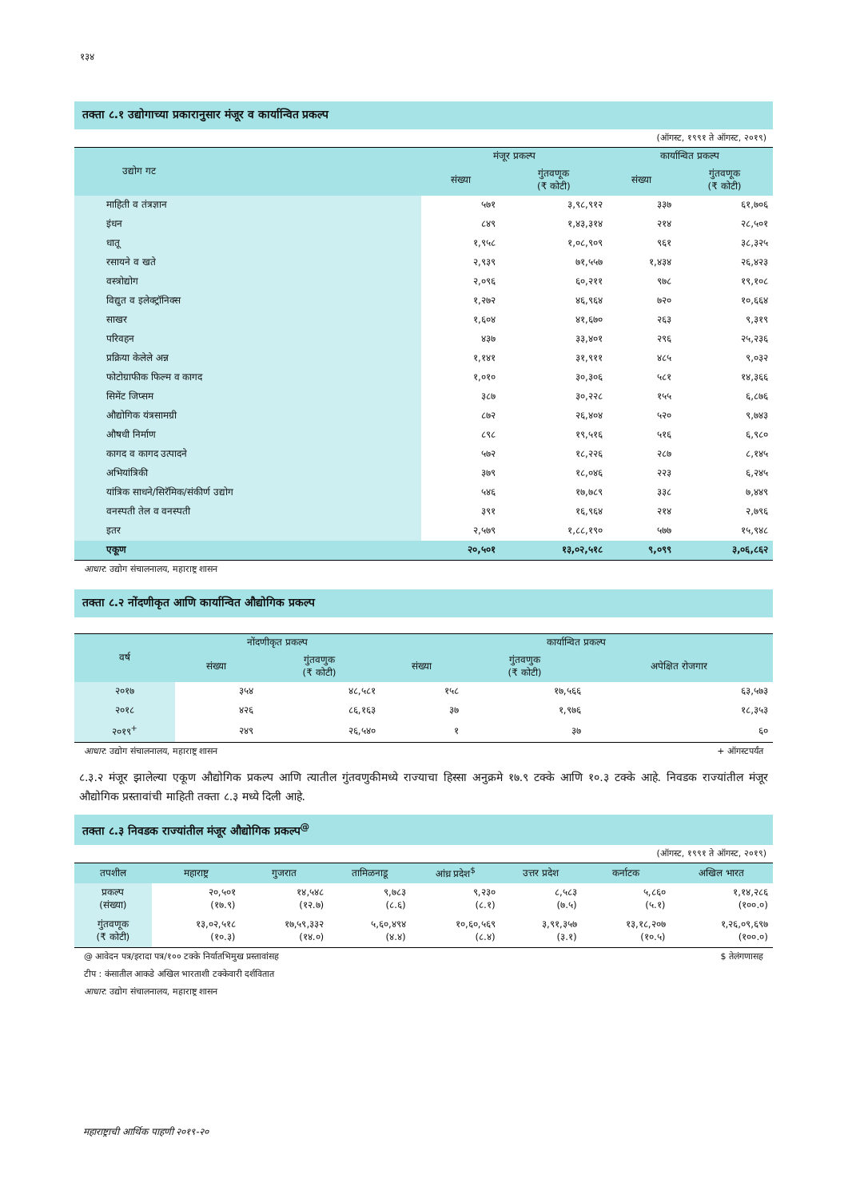१३४
तक्ता ८.१ उद्योगाच्या प्रकारानुसार मंजूर व कार्यान्वित प्रकल्प
(ऑगस्ट, १९९१ ते ऑगस्ट, २०१९)
| उद्योग गट | मंजूर प्रकल्प | | कार्यान्वित प्रकल्प | |
| --- | --- | --- | --- | --- |
| | संख्या | गुंतवणूक (₹ कोटी) | संख्या | गुंतवणूक (₹ कोटी) |
| माहिती व तंत्रज्ञान | ५७१ | ३,९८,९१२ | ३३७ | ६१,७०६ |
| इंधन | ८४९ | १,४३,३१४ | २१४ | २८,५०१ |
| धातू | १,९५८ | १,०८,९०९ | ९६१ | ३८,३२५ |
| रसायने व खते | २,९३९ | ७१,५५७ | १,४३४ | २६,४२३ |
| वस्त्रोद्योग | २,०९६ | ६०,२११ | ९७८ | १९,१०८ |
| विद्युत व इलेक्ट्रॉनिक्स | १,२७२ | ४६,९६४ | ७२० | १०,६६४ |
| साखर | १,६०४ | ४१,६७० | २६३ | ९,३१९ |
| परिवहन | ४३७ | ३३,४०१ | २९६ | २५,२३६ |
| प्रक्रिया केलेले अन्न | १,१४१ | ३१,९११ | ४८५ | ९,०३२ |
| फोटोग्राफीक फिल्म व कागद | १,०१० | ३०,३०६ | ५८१ | १४,३६६ |
| सिमेंट जिप्सम | ३८७ | ३०,२२८ | १५५ | ६,८७६ |
| औद्योगिक यंत्रसामग्री | ८७२ | २६,४०४ | ५२० | ९,७४३ |
| औषधी निर्माण | ८९८ | १९,५१६ | ५१६ | ६,९८० |
| कागद व कागद उत्पादने | ५७२ | १८,२२६ | २८७ | ८,१४५ |
| अभियांत्रिकी | ३७९ | १८,०४६ | २२३ | ६,२४५ |
| यांत्रिक साधने/सिरॅमिक/संकीर्ण उद्योग | ५४६ | १७,७८९ | ३३८ | ७,४४९ |
| वनस्पती तेल व वनस्पती | ३९१ | १६,९६४ | २१४ | २,७९६ |
| इतर | २,५७९ | १,८८,१९० | ५७७ | १५,९४८ |
| एकूण | २०,५०१ | १३,०२,५१८ | ९,०९९ | ३,०६,८६२ |
आधार: उद्योग संचालनालय, महाराष्ट्र शासन
तक्ता ८.२ नोंदणीकृत आणि कार्यान्वित औद्योगिक प्रकल्प
| वर्ष | नोंदणीकृत प्रकल्प | | कार्यान्वित प्रकल्प | | |
| --- | --- | --- | --- | --- | --- |
| | संख्या | गुंतवणुक (₹ कोटी) | संख्या | गुंतवणुक (₹ कोटी) | अपेक्षित रोजगार |
| २०१७ | ३५४ | ४८,५८१ | १५८ | १७,५६६ | ६३,५७३ |
| २०१८ | ४२६ | ८६,१६३ | ३७ | १,९७६ | १८,३५३ |
| २०१९<sup>+</sup> | २४९ | २६,५४० | १ | ३७ | ६० |
आधार: उद्योग संचालनालय, महाराष्ट्र शासन + ऑगस्टपर्यंत
८.३.२ मंजूर झालेल्या एकूण औद्योगिक प्रकल्प आणि त्यातील गुंतवणुकीमध्ये राज्याचा हिस्सा अनुक्रमे १७.९ टक्के आणि १०.३ टक्के आहे. निवडक राज्यांतील मंजूर औद्योगिक प्रस्तावांची माहिती तक्ता ८.३ मध्ये दिली आहे.
तक्ता ८.३ निवडक राज्यांतील मंजूर औद्योगिक प्रकल्प<sup>@</sup>
(ऑगस्ट, १९९१ ते ऑगस्ट, २०१९)
| तपशील | महाराष्ट्र | गुजरात | तामिळनाडू | आंध्र प्रदेश<sup>$</sup> | उत्तर प्रदेश | कर्नाटक | अखिल भारत |
| --- | --- | --- | --- | --- | --- | --- | --- |
| प्रकल्प (संख्या) | २०,५०१ (१७.९) | १४,५४८ (१२.७) | ९,७८३ (८.६) | ९,२३० (८.१) | ८,५८३ (७.५) | ५,८६० (५.१) | १,१४,२८६ (१००.०) |
| गुंतवणूक (₹ कोटी) | १३,०२,५१८ (१०.३) | १७,५९,३३२ (१४.०) | ५,६०,४९४ (४.४) | १०,६०,५६९ (८.४) | ३,९१,३५७ (३.१) | १३,१८,२०७ (१०.५) | १,२६,०९,६९७ (१००.०) |
@ आवेदन पत्र/इरादा पत्र/१०० टक्के निर्यातभिमुख प्रस्तावांसह $ तेलंगणासह
टीप : कंसातील आकडे अखिल भारताशी टक्केवारी दर्शवितात
आधार: उद्योग संचालनालय, महाराष्ट्र शासन
महाराष्ट्राची आर्थिक पाहणी २०१९-२०